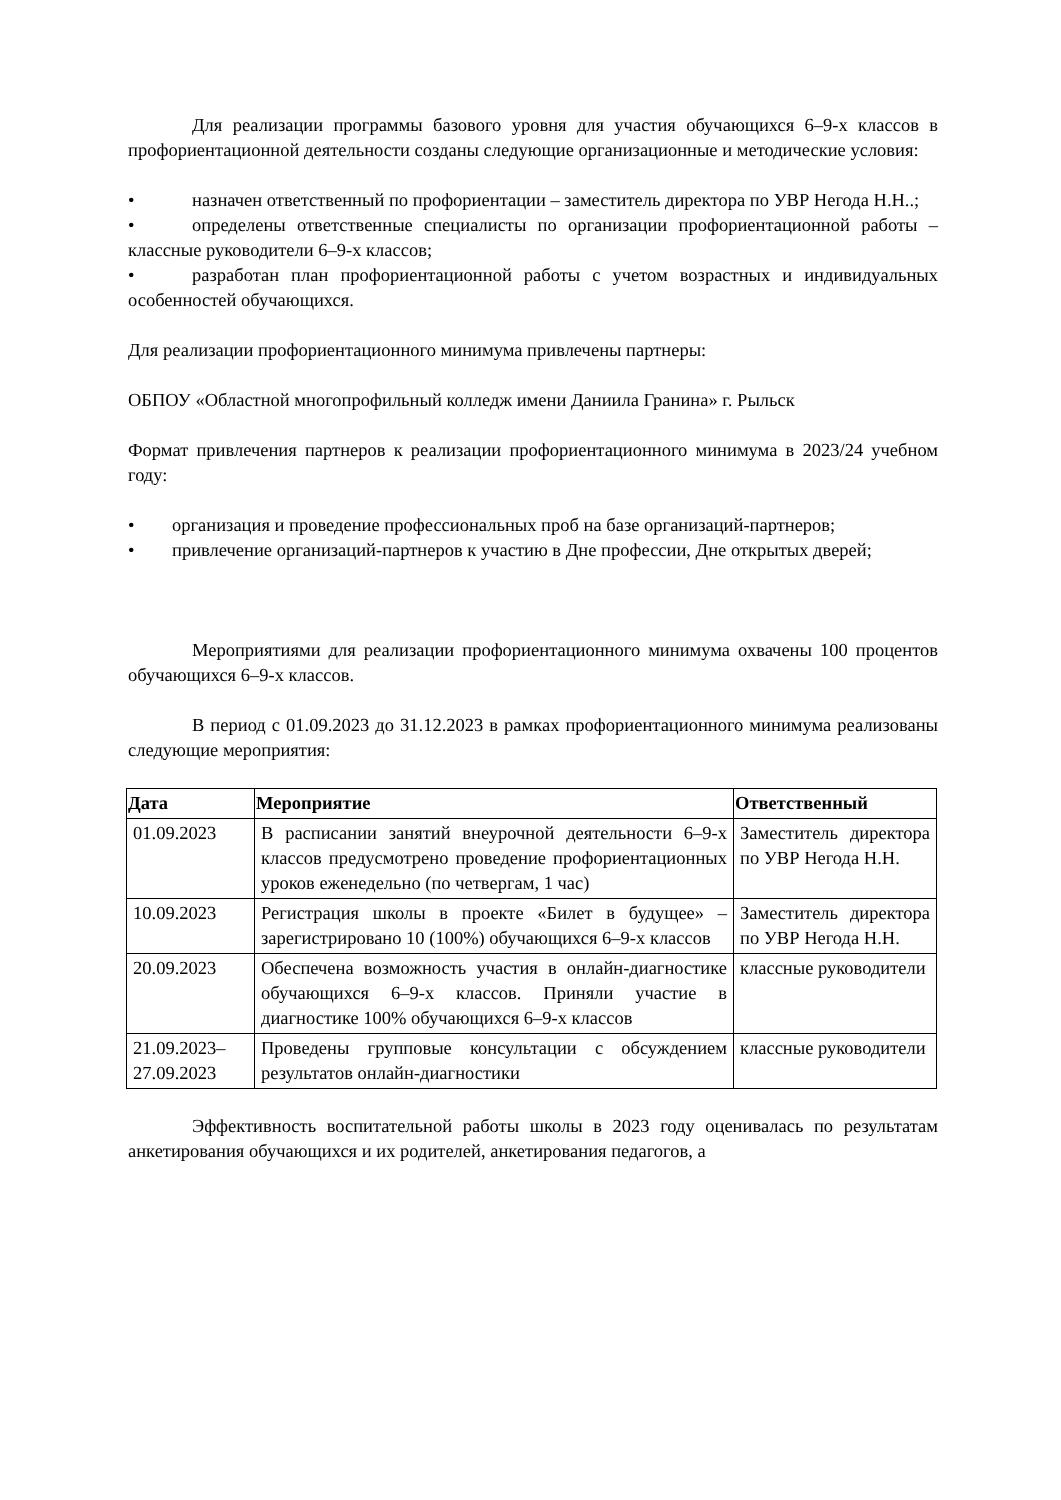Для реализации программы базового уровня для участия обучающихся 6–9-х классов в профориентационной деятельности созданы следующие организационные и методические условия:
• назначен ответственный по профориентации – заместитель директора по УВР Негода Н.Н..;
• определены ответственные специалисты по организации профориентационной работы – классные руководители 6–9-х классов;
• разработан план профориентационной работы с учетом возрастных и индивидуальных особенностей обучающихся.
Для реализации профориентационного минимума привлечены партнеры:
ОБПОУ «Областной многопрофильный колледж имени Даниила Гранина» г. Рыльск
Формат привлечения партнеров к реализации профориентационного минимума в 2023/24 учебном году:
• организация и проведение профессиональных проб на базе организаций-партнеров;
• привлечение организаций-партнеров к участию в Дне профессии, Дне открытых дверей;
Мероприятиями для реализации профориентационного минимума охвачены 100 процентов обучающихся 6–9-х классов.
В период с 01.09.2023 до 31.12.2023 в рамках профориентационного минимума реализованы следующие мероприятия:
| Дата | Мероприятие | Ответственный |
| --- | --- | --- |
| 01.09.2023 | В расписании занятий внеурочной деятельности 6–9-х классов предусмотрено проведение профориентационных уроков еженедельно (по четвергам, 1 час) | Заместитель директора по УВР Негода Н.Н. |
| 10.09.2023 | Регистрация школы в проекте «Билет в будущее» – зарегистрировано 10 (100%) обучающихся 6–9-х классов | Заместитель директора по УВР Негода Н.Н. |
| 20.09.2023 | Обеспечена возможность участия в онлайн-диагностике обучающихся 6–9-х классов. Приняли участие в диагностике 100% обучающихся 6–9-х классов | классные руководители |
| 21.09.2023– 27.09.2023 | Проведены групповые консультации с обсуждением результатов онлайн-диагностики | классные руководители |
Эффективность воспитательной работы школы в 2023 году оценивалась по результатам анкетирования обучающихся и их родителей, анкетирования педагогов, а